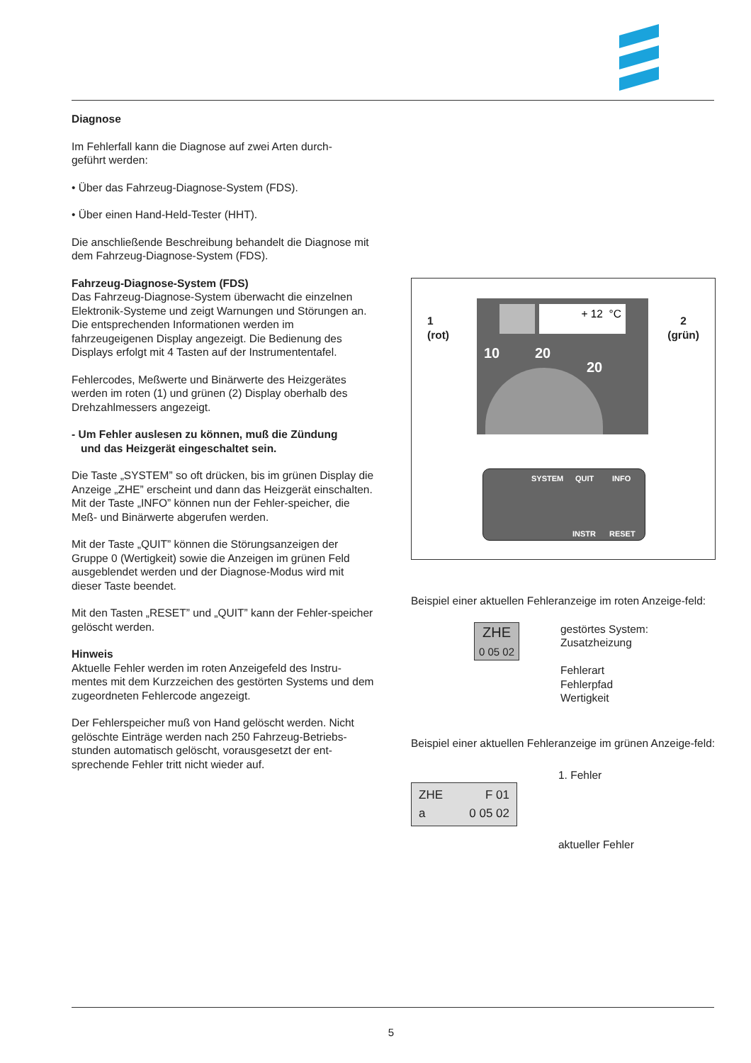Diagnose
Im Fehlerfall kann die Diagnose auf zwei Arten durch-
geführt werden:
• Über das Fahrzeug-Diagnose-System (FDS).
• Über einen Hand-Held-Tester (HHT).
Die anschließende Beschreibung behandelt die Diagnose mit dem Fahrzeug-Diagnose-System (FDS).
Fahrzeug-Diagnose-System (FDS)
Das Fahrzeug-Diagnose-System überwacht die einzelnen Elektronik-Systeme und zeigt Warnungen und Störungen an. Die entsprechenden Informationen werden im fahrzeugeigenen Display angezeigt. Die Bedienung des Displays erfolgt mit 4 Tasten auf der Instrumententafel.
Fehlercodes, Meßwerte und Binärwerte des Heizgerätes werden im roten (1) und grünen (2) Display oberhalb des Drehzahlmessers angezeigt.
- Um Fehler auslesen zu können, muß die Zündung
und das Heizgerät eingeschaltet sein.
Die Taste „SYSTEM” so oft drücken, bis im grünen Display die Anzeige „ZHE” erscheint und dann das Heizgerät einschalten. Mit der Taste „INFO” können nun der Fehler-speicher, die Meß- und Binärwerte abgerufen werden.
Mit der Taste „QUIT” können die Störungsanzeigen der Gruppe 0 (Wertigkeit) sowie die Anzeigen im grünen Feld ausgeblendet werden und der Diagnose-Modus wird mit dieser Taste beendet.
Mit den Tasten „RESET” und „QUIT” kann der Fehler-speicher gelöscht werden.
Hinweis
Aktuelle Fehler werden im roten Anzeigefeld des Instru-mentes mit dem Kurzzeichen des gestörten Systems und dem zugeordneten Fehlercode angezeigt.
Der Fehlerspeicher muß von Hand gelöscht werden. Nicht gelöschte Einträge werden nach 250 Fahrzeug-Betriebs-stunden automatisch gelöscht, vorausgesetzt der ent-sprechende Fehler tritt nicht wieder auf.
1
(rot)
2
(grün)
+ 12 °C
10 20
20
SYSTEM QUIT INFO
INSTR RESET
Beispiel einer aktuellen Fehleranzeige im roten Anzeige-feld:
ZHE
0 05 02
gestörtes System:
Zusatzheizung
Fehlerart
Fehlerpfad
Wertigkeit
Beispiel einer aktuellen Fehleranzeige im grünen Anzeige-feld:
ZHE
a F 01
0 05 02
1. Fehler
aktueller Fehler
5